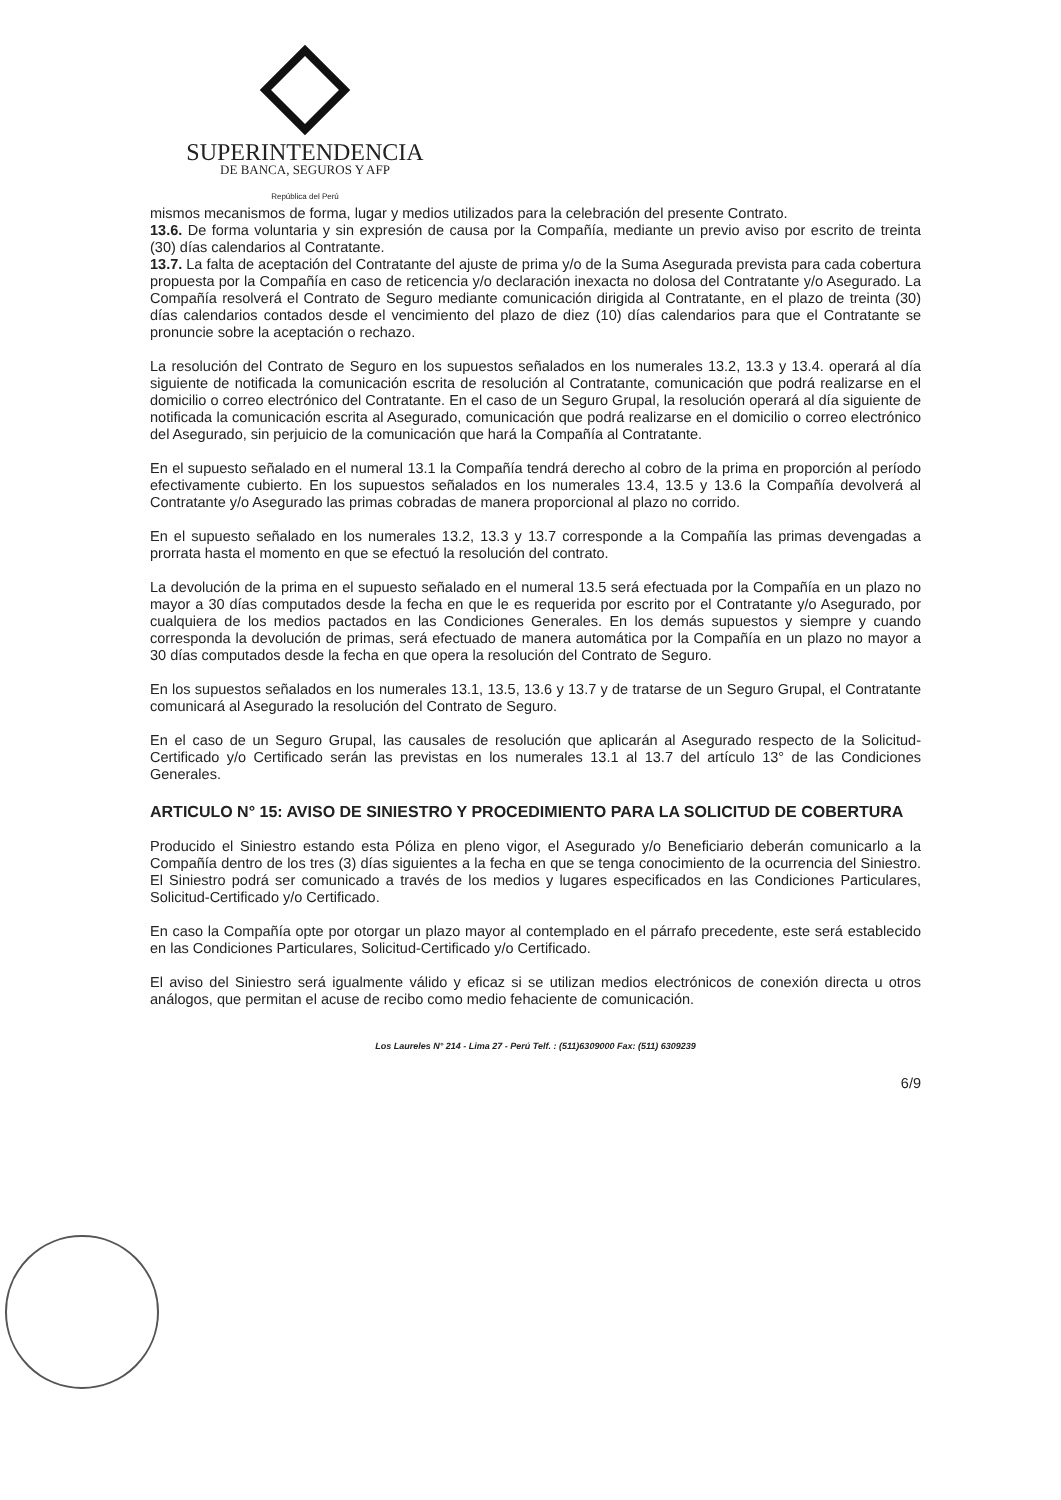SUPERINTENDENCIA
DE BANCA, SEGUROS Y AFP
República del Perú
mismos mecanismos de forma, lugar y medios utilizados para la celebración del presente Contrato.
13.6. De forma voluntaria y sin expresión de causa por la Compañía, mediante un previo aviso por escrito de treinta (30) días calendarios al Contratante.
13.7. La falta de aceptación del Contratante del ajuste de prima y/o de la Suma Asegurada prevista para cada cobertura propuesta por la Compañía en caso de reticencia y/o declaración inexacta no dolosa del Contratante y/o Asegurado. La Compañía resolverá el Contrato de Seguro mediante comunicación dirigida al Contratante, en el plazo de treinta (30) días calendarios contados desde el vencimiento del plazo de diez (10) días calendarios para que el Contratante se pronuncie sobre la aceptación o rechazo.
La resolución del Contrato de Seguro en los supuestos señalados en los numerales 13.2, 13.3 y 13.4. operará al día siguiente de notificada la comunicación escrita de resolución al Contratante, comunicación que podrá realizarse en el domicilio o correo electrónico del Contratante. En el caso de un Seguro Grupal, la resolución operará al día siguiente de notificada la comunicación escrita al Asegurado, comunicación que podrá realizarse en el domicilio o correo electrónico del Asegurado, sin perjuicio de la comunicación que hará la Compañía al Contratante.
En el supuesto señalado en el numeral 13.1 la Compañía tendrá derecho al cobro de la prima en proporción al período efectivamente cubierto. En los supuestos señalados en los numerales 13.4, 13.5 y 13.6 la Compañía devolverá al Contratante y/o Asegurado las primas cobradas de manera proporcional al plazo no corrido.
En el supuesto señalado en los numerales 13.2, 13.3 y 13.7 corresponde a la Compañía las primas devengadas a prorrata hasta el momento en que se efectuó la resolución del contrato.
La devolución de la prima en el supuesto señalado en el numeral 13.5 será efectuada por la Compañía en un plazo no mayor a 30 días computados desde la fecha en que le es requerida por escrito por el Contratante y/o Asegurado, por cualquiera de los medios pactados en las Condiciones Generales. En los demás supuestos y siempre y cuando corresponda la devolución de primas, será efectuado de manera automática por la Compañía en un plazo no mayor a 30 días computados desde la fecha en que opera la resolución del Contrato de Seguro.
En los supuestos señalados en los numerales 13.1, 13.5, 13.6 y 13.7 y de tratarse de un Seguro Grupal, el Contratante comunicará al Asegurado la resolución del Contrato de Seguro.
En el caso de un Seguro Grupal, las causales de resolución que aplicarán al Asegurado respecto de la Solicitud-Certificado y/o Certificado serán las previstas en los numerales 13.1 al 13.7 del artículo 13° de las Condiciones Generales.
ARTICULO N° 15: AVISO DE SINIESTRO Y PROCEDIMIENTO PARA LA SOLICITUD DE COBERTURA
Producido el Siniestro estando esta Póliza en pleno vigor, el Asegurado y/o Beneficiario deberán comunicarlo a la Compañía dentro de los tres (3) días siguientes a la fecha en que se tenga conocimiento de la ocurrencia del Siniestro. El Siniestro podrá ser comunicado a través de los medios y lugares especificados en las Condiciones Particulares, Solicitud-Certificado y/o Certificado.
En caso la Compañía opte por otorgar un plazo mayor al contemplado en el párrafo precedente, este será establecido en las Condiciones Particulares, Solicitud-Certificado y/o Certificado.
El aviso del Siniestro será igualmente válido y eficaz si se utilizan medios electrónicos de conexión directa u otros análogos, que permitan el acuse de recibo como medio fehaciente de comunicación.
Los Laureles N° 214 - Lima 27 - Perú Telf. : (511)6309000 Fax: (511) 6309239
6/9